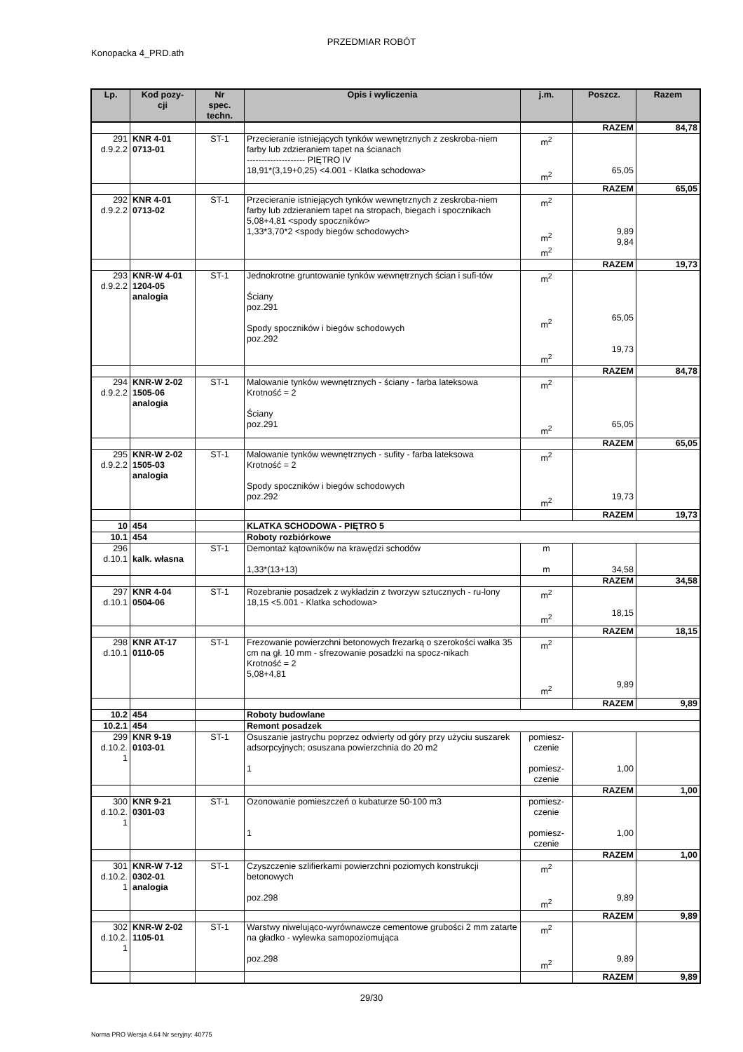PRZEDMIAR ROBÓT
Konopacka 4_PRD.ath
| Lp. | Kod pozy- cji | Nr spec. techn. | Opis i wyliczenia | j.m. | Poszcz. | Razem |
| --- | --- | --- | --- | --- | --- | --- |
| | | | | | RAZEM | 84,78 |
| 291 d.9.2.2 | KNR 4-01 0713-01 | ST-1 | Przecieranie istniejących tynków wewnętrznych z zeskroba-niem farby lub zdzieraniem tapet na ścianach -------------------- PIĘTRO IV 18,91*(3,19+0,25) <4.001 - Klatka schodowa> | m<sup>2</sup> m<sup>2</sup> | 65,05 | |
| | | | | | RAZEM | 65,05 |
| 292 d.9.2.2 | KNR 4-01 0713-02 | ST-1 | Przecieranie istniejących tynków wewnętrznych z zeskroba-niem farby lub zdzieraniem tapet na stropach, biegach i spocznikach 5,08+4,81 <spody spoczników> 1,33*3,70*2 <spody biegów schodowych> | m<sup>2</sup> m<sup>2</sup> m<sup>2</sup> | 9,89 9,84 | |
| | | | | | RAZEM | 19,73 |
| 293 d.9.2.2 | KNR-W 4-01 1204-05 analogia | ST-1 | Jednokrotne gruntowanie tynków wewnętrznych ścian i sufi-tów Ściany poz.291 Spody spoczników i biegów schodowych poz.292 | m<sup>2</sup> m<sup>2</sup> m<sup>2</sup> | 65,05 19,73 | |
| | | | | | RAZEM | 84,78 |
| 294 d.9.2.2 | KNR-W 2-02 1505-06 analogia | ST-1 | Malowanie tynków wewnętrznych - ściany - farba lateksowa Krotność = 2 Ściany poz.291 | m<sup>2</sup> m<sup>2</sup> | 65,05 | |
| | | | | | RAZEM | 65,05 |
| 295 d.9.2.2 | KNR-W 2-02 1505-03 analogia | ST-1 | Malowanie tynków wewnętrznych - sufity - farba lateksowa Krotność = 2 Spody spoczników i biegów schodowych poz.292 | m<sup>2</sup> m<sup>2</sup> | 19,73 | |
| | | | | | RAZEM | 19,73 |
| 10 | 454 | | KLATKA SCHODOWA - PIĘTRO 5 | | | |
| 10.1 | 454 | | Roboty rozbiórkowe | | | |
| 296 d.10.1 | kalk. własna | ST-1 | Demontaż kątowników na krawędzi schodów 1,33*(13+13) | m m | 34,58 | |
| | | | | | RAZEM | 34,58 |
| 297 d.10.1 | KNR 4-04 0504-06 | ST-1 | Rozebranie posadzek z wykładzin z tworzyw sztucznych - ru-lony 18,15 <5.001 - Klatka schodowa> | m<sup>2</sup> m<sup>2</sup> | 18,15 | |
| | | | | | RAZEM | 18,15 |
| 298 d.10.1 | KNR AT-17 0110-05 | ST-1 | Frezowanie powierzchni betonowych frezarką o szerokości wałka 35 cm na gł. 10 mm - sfrezowanie posadzki na spocz-nikach Krotność = 2 5,08+4,81 | m<sup>2</sup> m<sup>2</sup> | 9,89 | |
| | | | | | RAZEM | 9,89 |
| 10.2 | 454 | | Roboty budowlane | | | |
| 10.2.1 | 454 | | Remont posadzek | | | |
| 299 d.10.2. 1 | KNR 9-19 0103-01 | ST-1 | Osuszanie jastrychu poprzez odwierty od góry przy użyciu suszarek adsorpcyjnych; osuszana powierzchnia do 20 m2 1 | pomiesz- czenie pomiesz- czenie | 1,00 | |
| | | | | | RAZEM | 1,00 |
| 300 d.10.2. 1 | KNR 9-21 0301-03 | ST-1 | Ozonowanie pomieszczeń o kubaturze 50-100 m3 1 | pomiesz- czenie pomiesz- czenie | 1,00 | |
| | | | | | RAZEM | 1,00 |
| 301 d.10.2. 1 | KNR-W 7-12 0302-01 analogia | ST-1 | Czyszczenie szlifierkami powierzchni poziomych konstrukcji betonowych poz.298 | m<sup>2</sup> m<sup>2</sup> | 9,89 | |
| | | | | | RAZEM | 9,89 |
| 302 d.10.2. 1 | KNR-W 2-02 1105-01 | ST-1 | Warstwy niwelująco-wyrównawcze cementowe grubości 2 mm zatarte na gładko - wylewka samopoziomująca poz.298 | m<sup>2</sup> m<sup>2</sup> | 9,89 | |
| | | | | | RAZEM | 9,89 |
29/30
Norma PRO Wersja 4.64 Nr seryjny: 40775